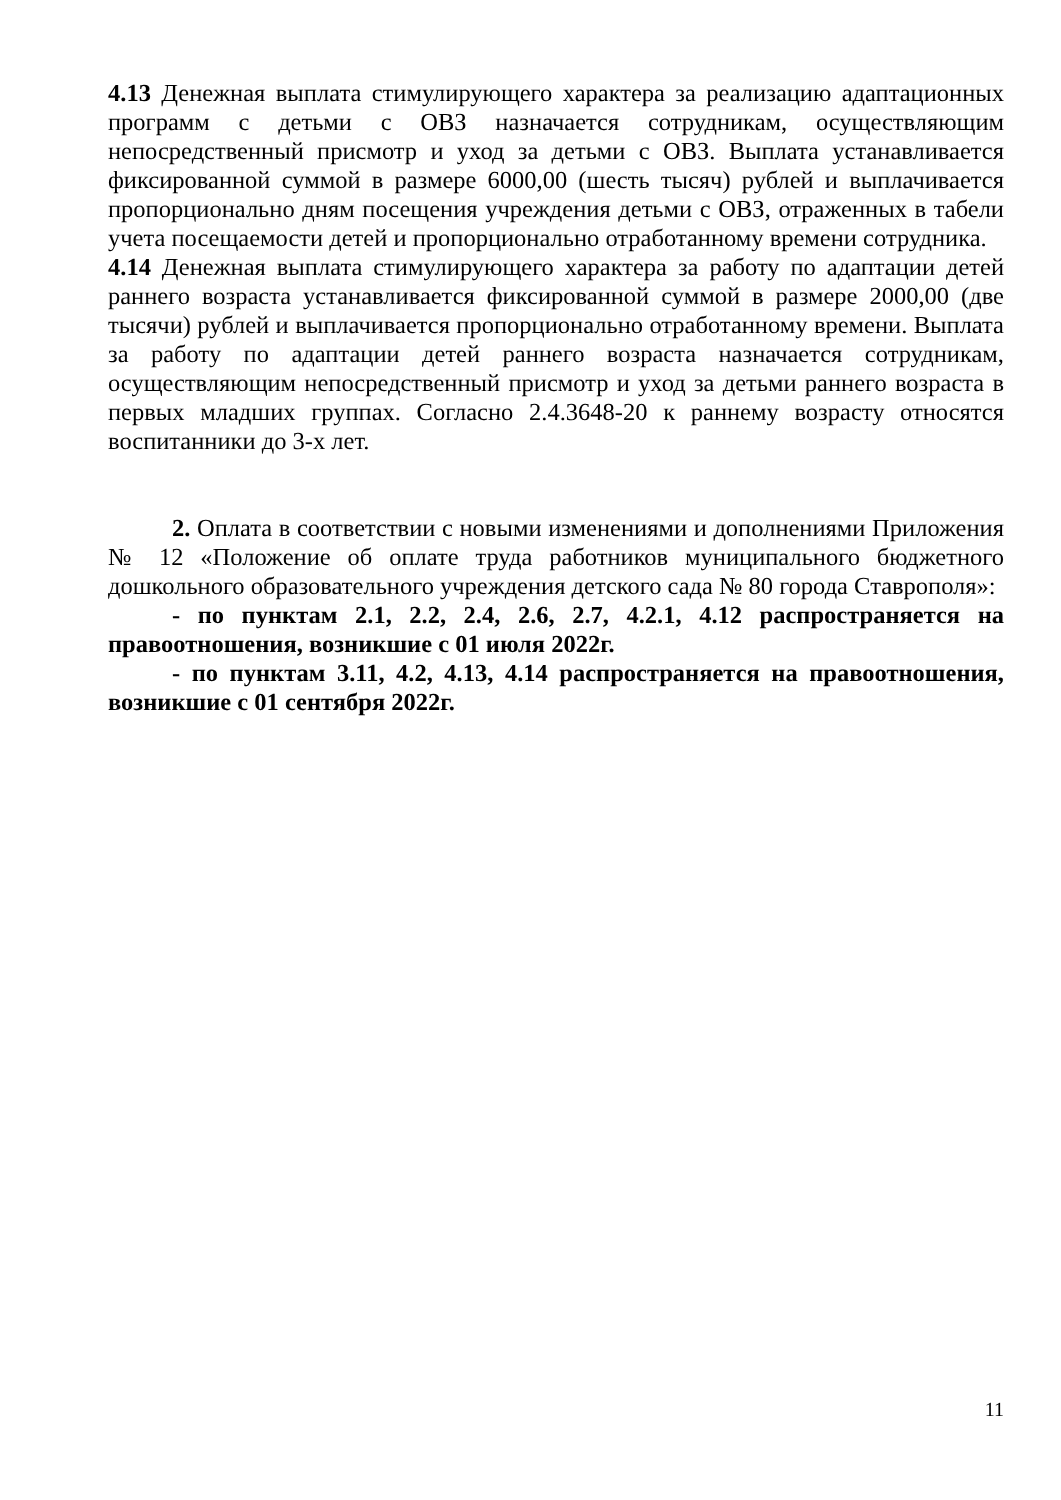4.13 Денежная выплата стимулирующего характера за реализацию адаптационных программ с детьми с ОВЗ назначается сотрудникам, осуществляющим непосредственный присмотр и уход за детьми с ОВЗ. Выплата устанавливается фиксированной суммой в размере 6000,00 (шесть тысяч) рублей и выплачивается пропорционально дням посещения учреждения детьми с ОВЗ, отраженных в табели учета посещаемости детей и пропорционально отработанному времени сотрудника.
4.14 Денежная выплата стимулирующего характера за работу по адаптации детей раннего возраста устанавливается фиксированной суммой в размере 2000,00 (две тысячи) рублей и выплачивается пропорционально отработанному времени. Выплата за работу по адаптации детей раннего возраста назначается сотрудникам, осуществляющим непосредственный присмотр и уход за детьми раннего возраста в первых младших группах. Согласно 2.4.3648-20 к раннему возрасту относятся воспитанники до 3-х лет.
2. Оплата в соответствии с новыми изменениями и дополнениями Приложения № 12 «Положение об оплате труда работников муниципального бюджетного дошкольного образовательного учреждения детского сада № 80 города Ставрополя»:
- по пунктам 2.1, 2.2, 2.4, 2.6, 2.7, 4.2.1, 4.12 распространяется на правоотношения, возникшие с 01 июля 2022г.
- по пунктам 3.11, 4.2, 4.13, 4.14 распространяется на правоотношения, возникшие с 01 сентября 2022г.
11